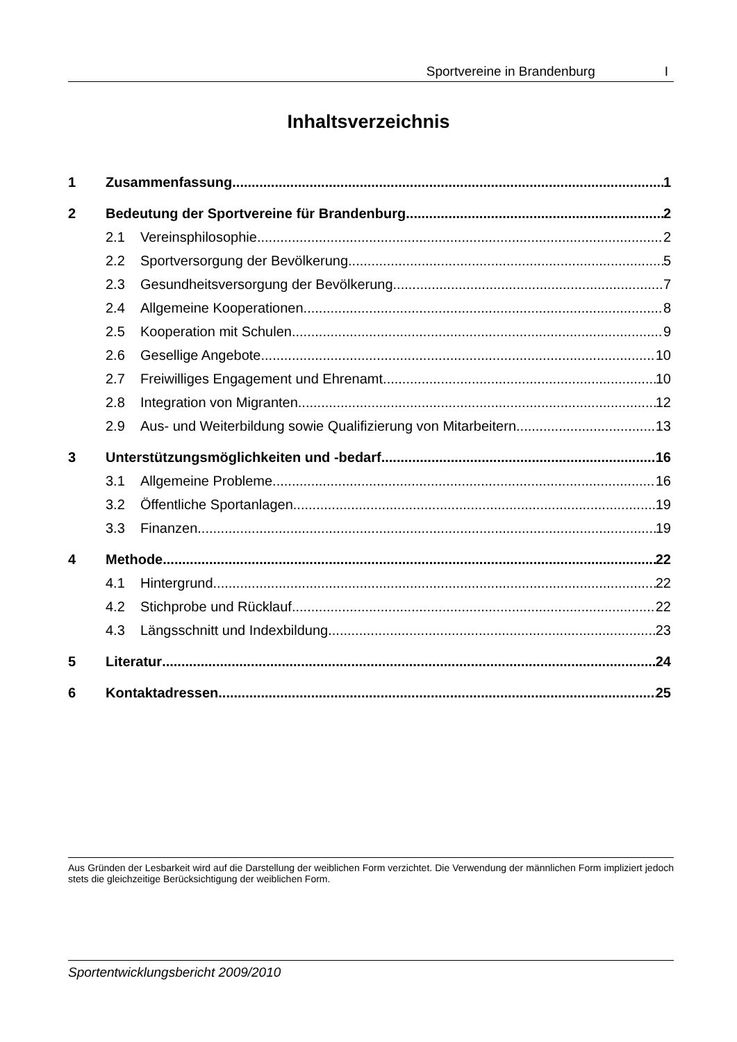Sportvereine in Brandenburg I
Inhaltsverzeichnis
1 Zusammenfassung 1
2 Bedeutung der Sportvereine für Brandenburg 2
2.1 Vereinsphilosophie 2
2.2 Sportversorgung der Bevölkerung 5
2.3 Gesundheitsversorgung der Bevölkerung 7
2.4 Allgemeine Kooperationen 8
2.5 Kooperation mit Schulen 9
2.6 Gesellige Angebote 10
2.7 Freiwilliges Engagement und Ehrenamt 10
2.8 Integration von Migranten 12
2.9 Aus- und Weiterbildung sowie Qualifizierung von Mitarbeitern 13
3 Unterstützungsmöglichkeiten und -bedarf 16
3.1 Allgemeine Probleme 16
3.2 Öffentliche Sportanlagen 19
3.3 Finanzen 19
4 Methode 22
4.1 Hintergrund 22
4.2 Stichprobe und Rücklauf 22
4.3 Längsschnitt und Indexbildung 23
5 Literatur 24
6 Kontaktadressen 25
Aus Gründen der Lesbarkeit wird auf die Darstellung der weiblichen Form verzichtet. Die Verwendung der männlichen Form impliziert jedoch stets die gleichzeitige Berücksichtigung der weiblichen Form.
Sportentwicklungsbericht 2009/2010